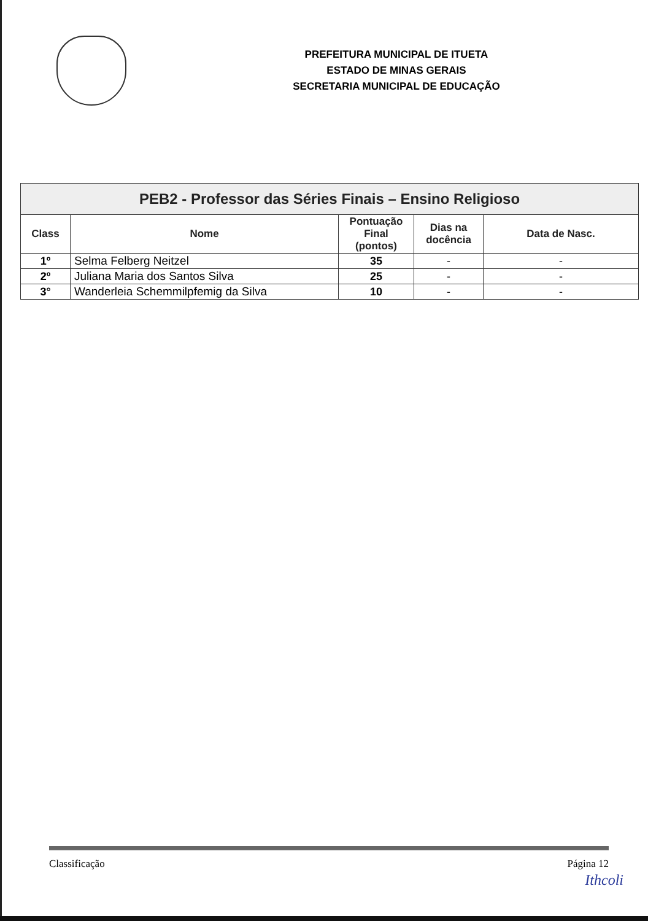PREFEITURA MUNICIPAL DE ITUETA
ESTADO DE MINAS GERAIS
SECRETARIA MUNICIPAL DE EDUCAÇÃO
| PEB2 - Professor das Séries Finais – Ensino Religioso | | | | |
| --- | --- | --- | --- | --- |
| Class | Nome | Pontuação Final (pontos) | Dias na docência | Data de Nasc. |
| 1º | Selma Felberg Neitzel | 35 | - | - |
| 2º | Juliana Maria dos Santos Silva | 25 | - | - |
| 3° | Wanderleia Schemmilpfemig da Silva | 10 | - | - |
Classificação Página 12
Ithcoli